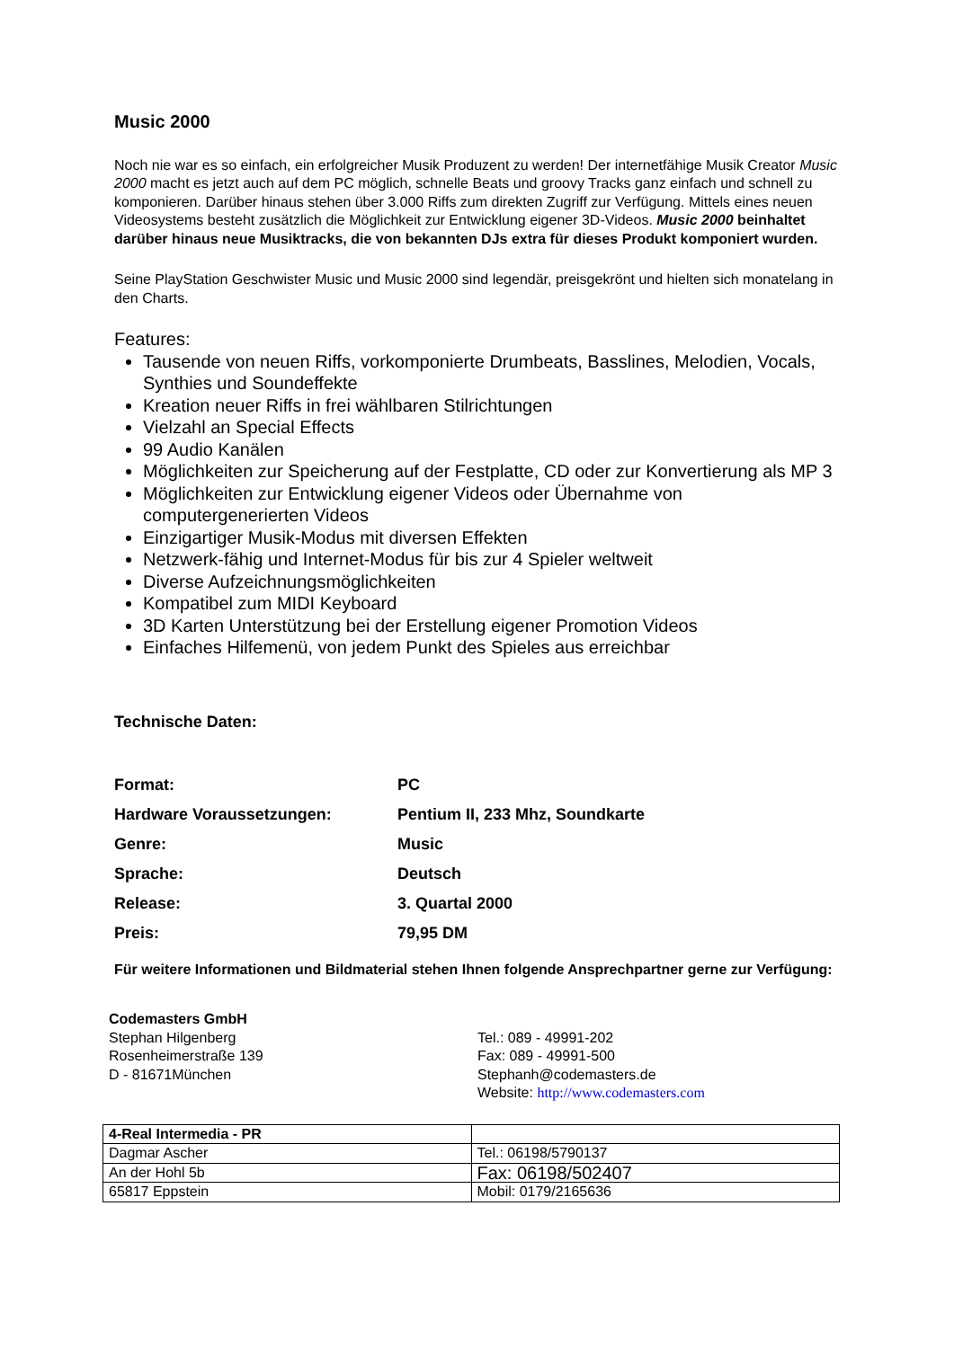Music 2000
Noch nie war es so einfach, ein erfolgreicher Musik Produzent zu werden! Der internetfähige Musik Creator Music 2000 macht es jetzt auch auf dem PC möglich, schnelle Beats und groovy Tracks ganz einfach und schnell zu komponieren. Darüber hinaus stehen über 3.000 Riffs zum direkten Zugriff zur Verfügung. Mittels eines neuen Videosystems besteht zusätzlich die Möglichkeit zur Entwicklung eigener 3D-Videos. Music 2000 beinhaltet darüber hinaus neue Musiktracks, die von bekannten DJs extra für dieses Produkt komponiert wurden.
Seine PlayStation Geschwister Music und Music 2000 sind legendär, preisgekrönt und hielten sich monatelang in den Charts.
Features:
Tausende von neuen Riffs, vorkomponierte Drumbeats, Basslines, Melodien, Vocals, Synthies und Soundeffekte
Kreation neuer Riffs in frei wählbaren Stilrichtungen
Vielzahl an Special Effects
99 Audio Kanälen
Möglichkeiten zur Speicherung auf der Festplatte, CD oder zur Konvertierung als MP 3
Möglichkeiten zur Entwicklung eigener Videos oder Übernahme von computergenerierten Videos
Einzigartiger Musik-Modus mit diversen Effekten
Netzwerk-fähig und Internet-Modus für bis zur 4 Spieler weltweit
Diverse Aufzeichnungsmöglichkeiten
Kompatibel zum MIDI Keyboard
3D Karten Unterstützung bei der Erstellung eigener Promotion Videos
Einfaches Hilfemenü, von jedem Punkt des Spieles aus erreichbar
Technische Daten:
| Format: | PC |
| Hardware Voraussetzungen: | Pentium II, 233 Mhz, Soundkarte |
| Genre: | Music |
| Sprache: | Deutsch |
| Release: | 3. Quartal 2000 |
| Preis: | 79,95 DM |
Für weitere Informationen und Bildmaterial stehen Ihnen folgende Ansprechpartner gerne zur Verfügung:
Codemasters GmbH
Stephan Hilgenberg
Rosenheimerstraße 139
D - 81671München
Tel.: 089 - 49991-202
Fax: 089 - 49991-500
Stephanh@codemasters.de
Website: http://www.codemasters.com
| 4-Real Intermedia - PR | |
| Dagmar Ascher | Tel.: 06198/5790137 |
| An der Hohl 5b | Fax: 06198/502407 |
| 65817 Eppstein | Mobil: 0179/2165636 |